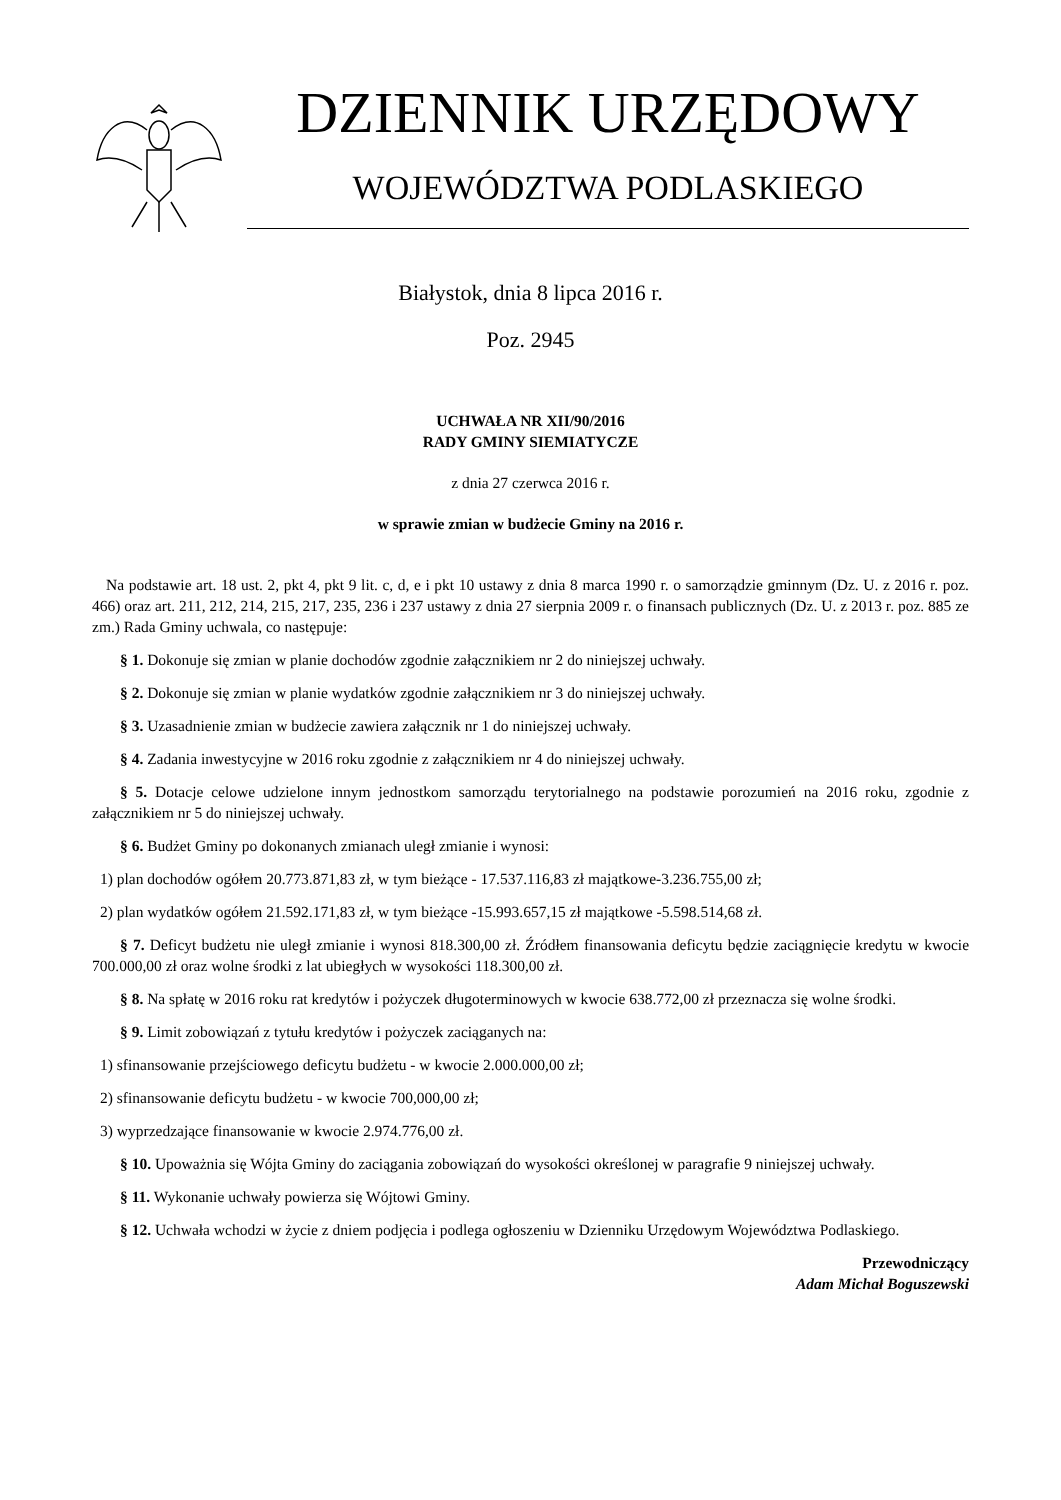DZIENNIK URZĘDOWY
WOJEWÓDZTWA PODLASKIEGO
Białystok, dnia 8 lipca 2016 r.
Poz. 2945
UCHWAŁA NR XII/90/2016
RADY GMINY SIEMIATYCZE
z dnia 27 czerwca 2016 r.
w sprawie zmian w budżecie Gminy na 2016 r.
Na podstawie art. 18 ust. 2, pkt 4, pkt 9 lit. c, d, e i pkt 10 ustawy z dnia 8 marca 1990 r. o samorządzie gminnym (Dz. U. z 2016 r. poz. 466) oraz art. 211, 212, 214, 215, 217, 235, 236 i 237 ustawy z dnia 27 sierpnia 2009 r. o finansach publicznych (Dz. U. z 2013 r. poz. 885 ze zm.) Rada Gminy uchwala, co następuje:
§ 1. Dokonuje się zmian w planie dochodów zgodnie załącznikiem nr 2 do niniejszej uchwały.
§ 2. Dokonuje się zmian w planie wydatków zgodnie załącznikiem nr 3 do niniejszej uchwały.
§ 3. Uzasadnienie zmian w budżecie zawiera załącznik nr 1 do niniejszej uchwały.
§ 4. Zadania inwestycyjne w 2016 roku zgodnie z załącznikiem nr 4 do niniejszej uchwały.
§ 5. Dotacje celowe udzielone innym jednostkom samorządu terytorialnego na podstawie porozumień na 2016 roku, zgodnie z załącznikiem nr 5 do niniejszej uchwały.
§ 6. Budżet Gminy po dokonanych zmianach uległ zmianie i wynosi:
1) plan dochodów ogółem 20.773.871,83 zł, w tym bieżące - 17.537.116,83 zł majątkowe-3.236.755,00 zł;
2) plan wydatków ogółem 21.592.171,83 zł, w tym bieżące -15.993.657,15 zł majątkowe -5.598.514,68 zł.
§ 7. Deficyt budżetu nie uległ zmianie i wynosi 818.300,00 zł. Źródłem finansowania deficytu będzie zaciągnięcie kredytu w kwocie 700.000,00 zł oraz wolne środki z lat ubiegłych w wysokości 118.300,00 zł.
§ 8. Na spłatę w 2016 roku rat kredytów i pożyczek długoterminowych w kwocie 638.772,00 zł przeznacza się wolne środki.
§ 9. Limit zobowiązań z tytułu kredytów i pożyczek zaciąganych na:
1) sfinansowanie przejściowego deficytu budżetu - w kwocie 2.000.000,00 zł;
2) sfinansowanie deficytu budżetu - w kwocie 700,000,00 zł;
3) wyprzedzające finansowanie w kwocie 2.974.776,00 zł.
§ 10. Upoważnia się Wójta Gminy do zaciągania zobowiązań do wysokości określonej w paragrafie 9 niniejszej uchwały.
§ 11. Wykonanie uchwały powierza się Wójtowi Gminy.
§ 12. Uchwała wchodzi w życie z dniem podjęcia i podlega ogłoszeniu w Dzienniku Urzędowym Województwa Podlaskiego.
Przewodniczący
Adam Michał Boguszewski